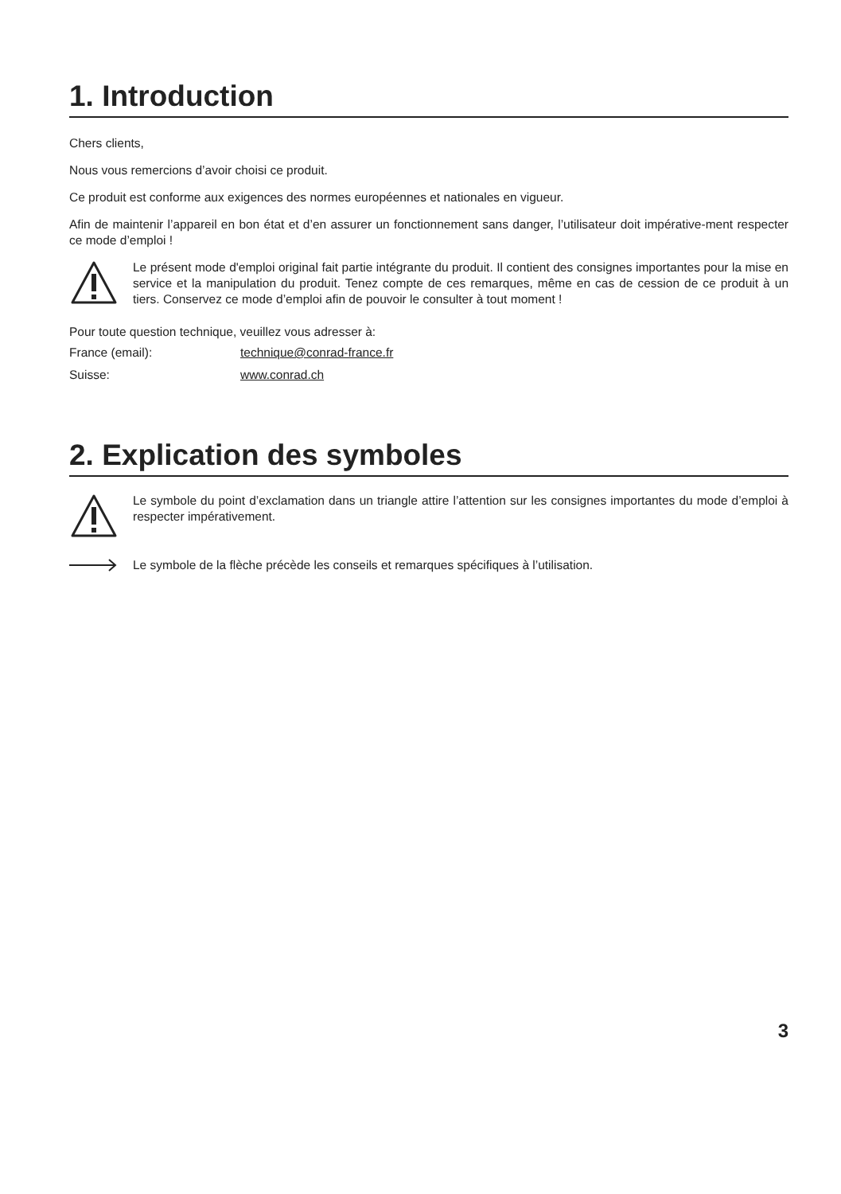1. Introduction
Chers clients,
Nous vous remercions d’avoir choisi ce produit.
Ce produit est conforme aux exigences des normes européennes et nationales en vigueur.
Afin de maintenir l’appareil en bon état et d’en assurer un fonctionnement sans danger, l’utilisateur doit impérative-ment respecter ce mode d’emploi !
Le présent mode d'emploi original fait partie intégrante du produit. Il contient des consignes importantes pour la mise en service et la manipulation du produit. Tenez compte de ces remarques, même en cas de cession de ce produit à un tiers. Conservez ce mode d’emploi afin de pouvoir le consulter à tout moment !
Pour toute question technique, veuillez vous adresser à:
France (email): technique@conrad-france.fr
Suisse: www.conrad.ch
2. Explication des symboles
Le symbole du point d’exclamation dans un triangle attire l’attention sur les consignes importantes du mode d’emploi à respecter impérativement.
Le symbole de la flèche précède les conseils et remarques spécifiques à l’utilisation.
3